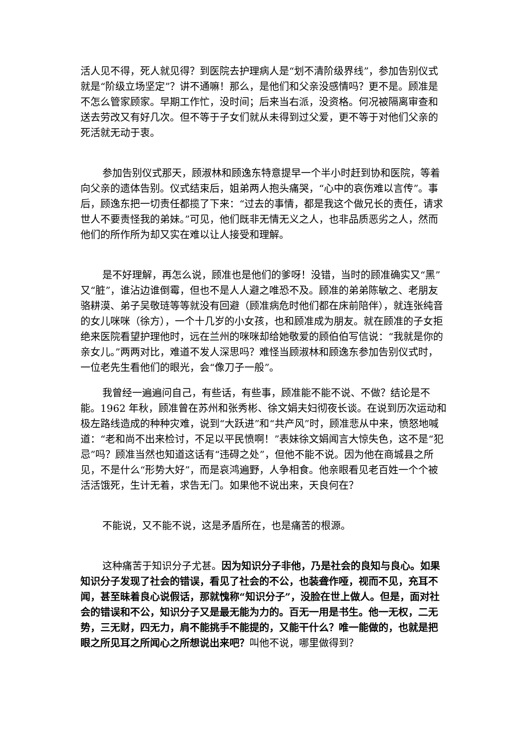活人见不得，死人就见得？到医院去护理病人是“划不清阶级界线”，参加告别仪式就是“阶级立场坚定”？讲不通嘛！那么，是他们和父亲没感情吗？更不是。顾准是不怎么管家顾家。早期工作忙，没时间；后来当右派，没资格。何况被隔离审查和送去劳改又有好几次。但不等于子女们就从未得到过父爱，更不等于对他们父亲的死活就无动于衷。
参加告别仪式那天，顾淑林和顾逸东特意提早一个半小时赶到协和医院，等着向父亲的遗体告别。仪式结束后，姐弟两人抱头痛哭，“心中的哀伤难以言传”。事后，顾逸东把一切责任都揽了下来：“过去的事情，都是我这个做兄长的责任，请求世人不要责怪我的弟妹。”可见，他们既非无情无义之人，也非品质恶劣之人，然而他们的所作所为却又实在难以让人接受和理解。
是不好理解，再怎么说，顾准也是他们的爹呀！没错，当时的顾准确实又“黑”又“脏”，谁沾边谁倒霉，但也不是人人避之唯恐不及。顾准的弟弟陈敏之、老朋友骆耕漠、弟子吴敬琏等等就没有回避（顾准病危时他们都在床前陪伴），就连张纯音的女儿咪咪（徐方），一个十几岁的小女孩，也和顾准成为朋友。就在顾准的子女拒绝来医院看望护理他时，远在兰州的咪咪却给她敬爱的顾伯伯写信说：“我就是你的亲女儿。”两两对比，难道不发人深思吗？难怪当顾淑林和顾逸东参加告别仪式时，一位老先生看他们的眼光，会“像刀子一般”。
我曾经一遍遍问自己，有些话，有些事，顾准能不能不说、不做？结论是不能。1962 年秋，顾准曾在苏州和张秀彬、徐文娟夫妇彻夜长谈。在说到历次运动和极左路线造成的种种灾难，说到“大跃进”和“共产风”时，顾准悲从中来，愤怒地喊道：“老和尚不出来检讨，不足以平民愤啊！”表妹徐文娟闻言大惊失色，这不是“犯忌”吗？顾准当然也知道这话有“违碍之处”，但他不能不说。因为他在商城县之所见，不是什么“形势大好”，而是哀鸿遍野，人争相食。他亲眼看见老百姓一个个被活活饿死，生计无着，求告无门。如果他不说出来，天良何在？
不能说，又不能不说，这是矛盾所在，也是痛苦的根源。
这种痛苦于知识分子尤甚。因为知识分子非他，乃是社会的良知与良心。如果知识分子发现了社会的错误，看见了社会的不公，也装聋作哑，视而不见，充耳不闻，甚至昧着良心说假话，那就愧称“知识分子”，没脸在世上做人。但是，面对社会的错误和不公，知识分子又是最无能为力的。百无一用是书生。他一无权，二无势，三无财，四无力，肩不能挑手不能提的，又能干什么？唯一能做的，也就是把眼之所见耳之所闻心之所想说出来吧？叫他不说，哪里做得到？